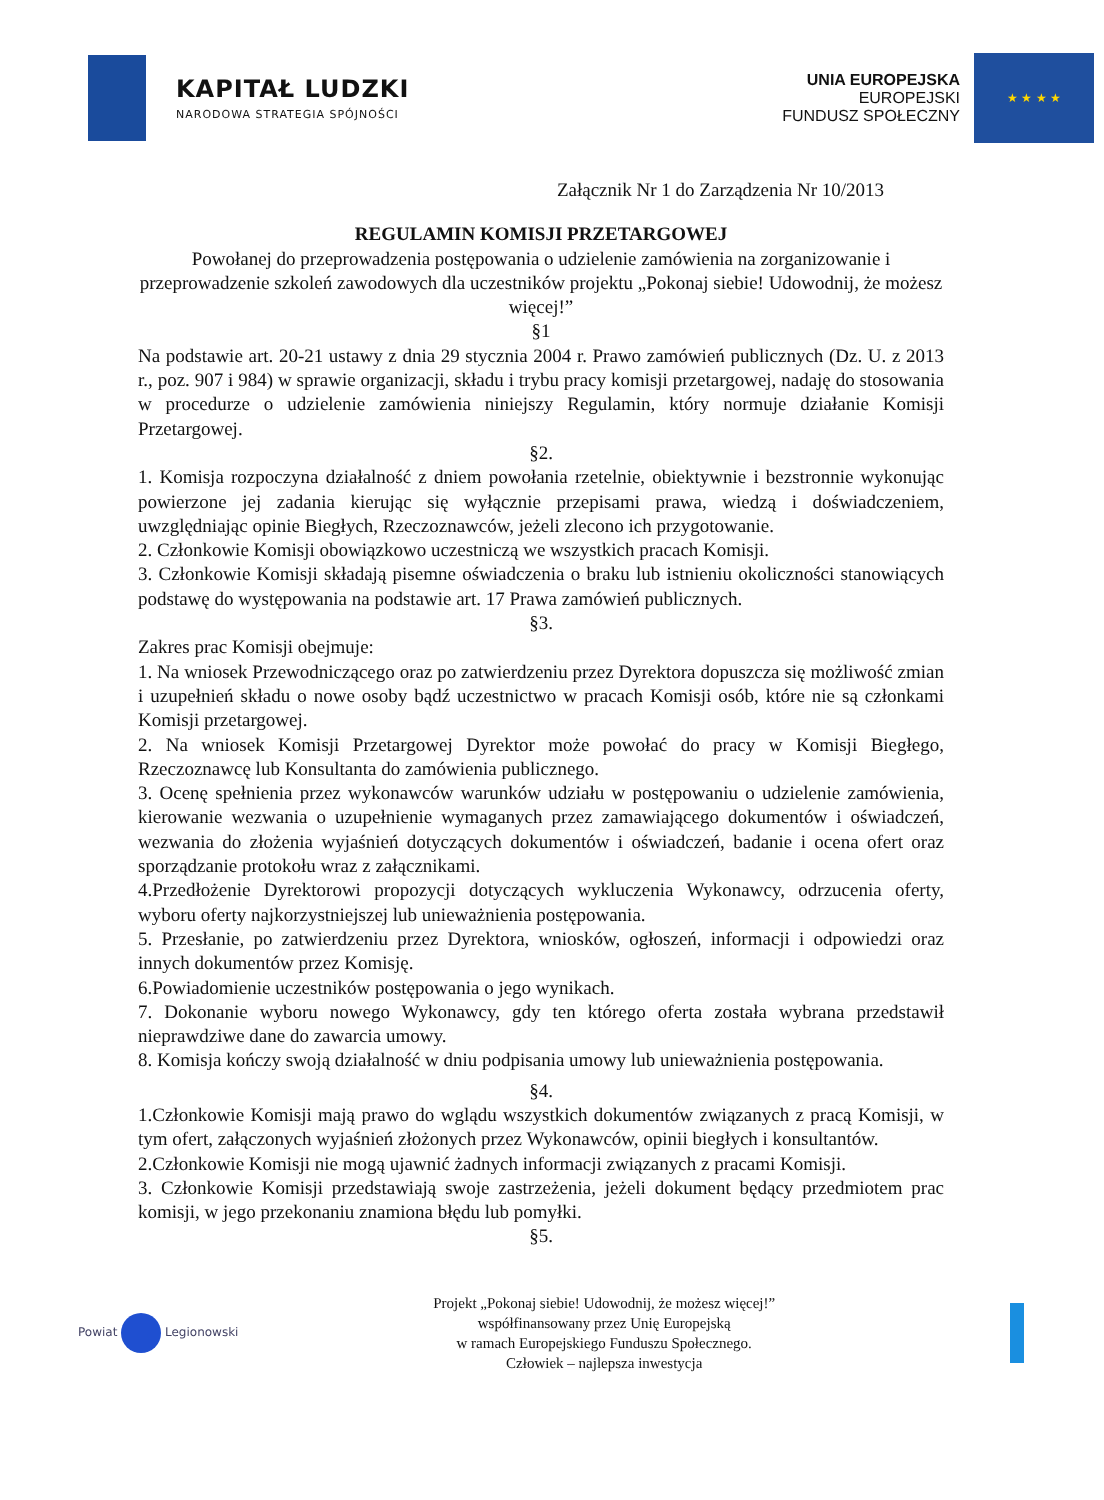KAPITAŁ LUDZKI
NARODOWA STRATEGIA SPÓJNOŚCI
UNIA EUROPEJSKA
EUROPEJSKI
FUNDUSZ SPOŁECZNY
★ ★ ★ ★
Załącznik Nr 1 do Zarządzenia Nr 10/2013
REGULAMIN KOMISJI PRZETARGOWEJ
Powołanej do przeprowadzenia postępowania o udzielenie zamówienia na zorganizowanie i przeprowadzenie szkoleń zawodowych dla uczestników projektu „Pokonaj siebie! Udowodnij, że możesz więcej!”
§1
Na podstawie art. 20-21 ustawy z dnia 29 stycznia 2004 r. Prawo zamówień publicznych (Dz. U. z 2013 r., poz. 907 i 984) w sprawie organizacji, składu i trybu pracy komisji przetargowej, nadaję do stosowania w procedurze o udzielenie zamówienia niniejszy Regulamin, który normuje działanie Komisji Przetargowej.
§2.
1. Komisja rozpoczyna działalność z dniem powołania rzetelnie, obiektywnie i bezstronnie wykonując powierzone jej zadania kierując się wyłącznie przepisami prawa, wiedzą i doświadczeniem, uwzględniając opinie Biegłych, Rzeczoznawców, jeżeli zlecono ich przygotowanie.
2. Członkowie Komisji obowiązkowo uczestniczą we wszystkich pracach Komisji.
3. Członkowie Komisji składają pisemne oświadczenia o braku lub istnieniu okoliczności stanowiących podstawę do występowania na podstawie art. 17 Prawa zamówień publicznych.
§3.
Zakres prac Komisji obejmuje:
1. Na wniosek Przewodniczącego oraz po zatwierdzeniu przez Dyrektora dopuszcza się możliwość zmian i uzupełnień składu o nowe osoby bądź uczestnictwo w pracach Komisji osób, które nie są członkami Komisji przetargowej.
2. Na wniosek Komisji Przetargowej Dyrektor może powołać do pracy w Komisji Biegłego, Rzeczoznawcę lub Konsultanta do zamówienia publicznego.
3. Ocenę spełnienia przez wykonawców warunków udziału w postępowaniu o udzielenie zamówienia, kierowanie wezwania o uzupełnienie wymaganych przez zamawiającego dokumentów i oświadczeń, wezwania do złożenia wyjaśnień dotyczących dokumentów i oświadczeń, badanie i ocena ofert oraz sporządzanie protokołu wraz z załącznikami.
4.Przedłożenie Dyrektorowi propozycji dotyczących wykluczenia Wykonawcy, odrzucenia oferty, wyboru oferty najkorzystniejszej lub unieważnienia postępowania.
5. Przesłanie, po zatwierdzeniu przez Dyrektora, wniosków, ogłoszeń, informacji i odpowiedzi oraz innych dokumentów przez Komisję.
6.Powiadomienie uczestników postępowania o jego wynikach.
7. Dokonanie wyboru nowego Wykonawcy, gdy ten którego oferta została wybrana przedstawił nieprawdziwe dane do zawarcia umowy.
8. Komisja kończy swoją działalność w dniu podpisania umowy lub unieważnienia postępowania.
§4.
1.Członkowie Komisji mają prawo do wglądu wszystkich dokumentów związanych z pracą Komisji, w tym ofert, załączonych wyjaśnień złożonych przez Wykonawców, opinii biegłych i konsultantów.
2.Członkowie Komisji nie mogą ujawnić żadnych informacji związanych z pracami Komisji.
3. Członkowie Komisji przedstawiają swoje zastrzeżenia, jeżeli dokument będący przedmiotem prac komisji, w jego przekonaniu znamiona błędu lub pomyłki.
§5.
Powiat Legionowski
Projekt „Pokonaj siebie! Udowodnij, że możesz więcej!”
współfinansowany przez Unię Europejską
w ramach Europejskiego Funduszu Społecznego.
Człowiek – najlepsza inwestycja